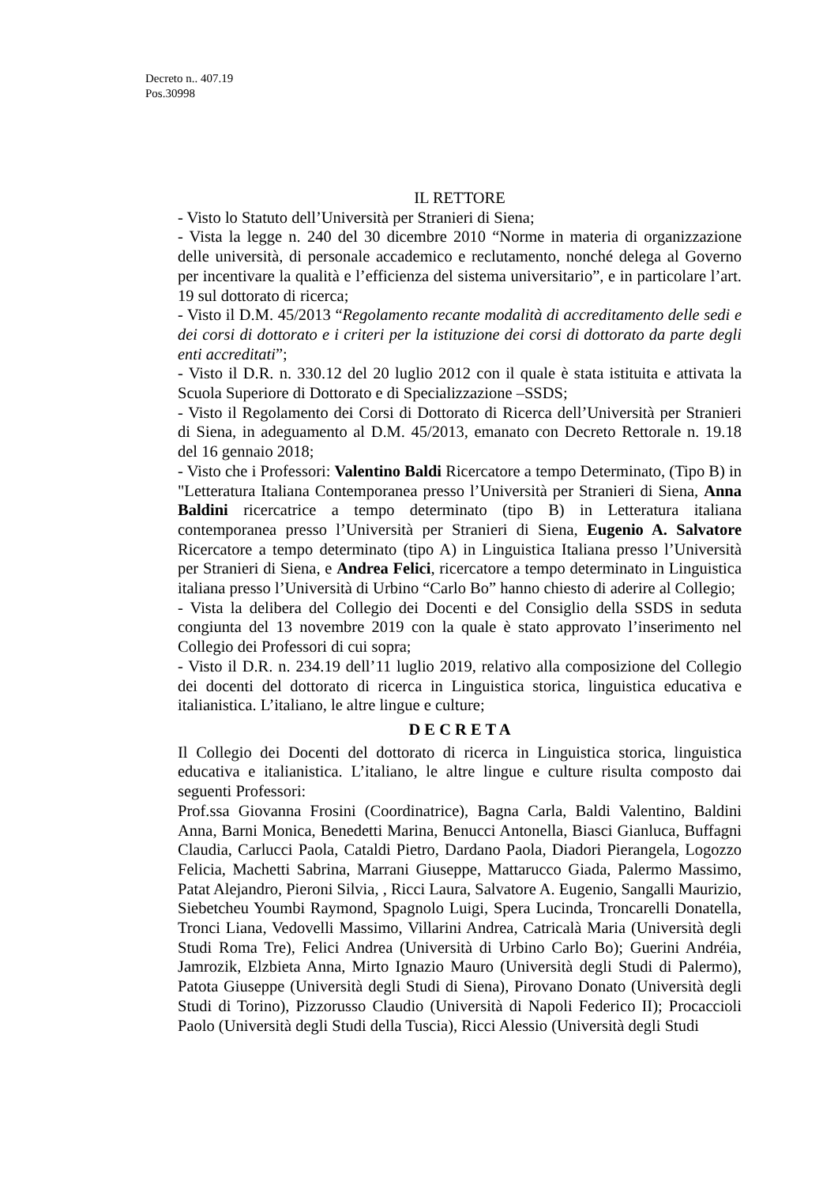Decreto n.. 407.19
Pos.30998
IL RETTORE
- Visto lo Statuto dell’Università per Stranieri di Siena;
- Vista la legge n. 240 del 30 dicembre 2010 “Norme in materia di organizzazione delle università, di personale accademico e reclutamento, nonché delega al Governo per incentivare la qualità e l’efficienza del sistema universitario”, e in particolare l’art. 19 sul dottorato di ricerca;
- Visto il D.M. 45/2013 “Regolamento recante modalità di accreditamento delle sedi e dei corsi di dottorato e i criteri per la istituzione dei corsi di dottorato da parte degli enti accreditati”;
- Visto il D.R. n. 330.12 del 20 luglio 2012 con il quale è stata istituita e attivata la Scuola Superiore di Dottorato e di Specializzazione –SSDS;
- Visto il Regolamento dei Corsi di Dottorato di Ricerca dell’Università per Stranieri di Siena, in adeguamento al D.M. 45/2013, emanato con Decreto Rettorale n. 19.18 del 16 gennaio 2018;
- Visto che i Professori: Valentino Baldi Ricercatore a tempo Determinato, (Tipo B) in "Letteratura Italiana Contemporanea presso l’Università per Stranieri di Siena, Anna Baldini ricercatrice a tempo determinato (tipo B) in Letteratura italiana contemporanea presso l’Università per Stranieri di Siena, Eugenio A. Salvatore Ricercatore a tempo determinato (tipo A) in Linguistica Italiana presso l’Università per Stranieri di Siena, e Andrea Felici, ricercatore a tempo determinato in Linguistica italiana presso l’Università di Urbino “Carlo Bo” hanno chiesto di aderire al Collegio;
- Vista la delibera del Collegio dei Docenti e del Consiglio della SSDS in seduta congiunta del 13 novembre 2019 con la quale è stato approvato l’inserimento nel Collegio dei Professori di cui sopra;
- Visto il D.R. n. 234.19 dell’11 luglio 2019, relativo alla composizione del Collegio dei docenti del dottorato di ricerca in Linguistica storica, linguistica educativa e italianistica. L’italiano, le altre lingue e culture;
D E C R E T A
Il Collegio dei Docenti del dottorato di ricerca in Linguistica storica, linguistica educativa e italianistica. L’italiano, le altre lingue e culture risulta composto dai seguenti Professori:
Prof.ssa Giovanna Frosini (Coordinatrice), Bagna Carla, Baldi Valentino, Baldini Anna, Barni Monica, Benedetti Marina, Benucci Antonella, Biasci Gianluca, Buffagni Claudia, Carlucci Paola, Cataldi Pietro, Dardano Paola, Diadori Pierangela, Logozzo Felicia, Machetti Sabrina, Marrani Giuseppe, Mattarucco Giada, Palermo Massimo, Patat Alejandro, Pieroni Silvia, , Ricci Laura, Salvatore A. Eugenio, Sangalli Maurizio, Siebetcheu Youmbi Raymond, Spagnolo Luigi, Spera Lucinda, Troncarelli Donatella, Tronci Liana, Vedovelli Massimo, Villarini Andrea, Catricalà Maria (Università degli Studi Roma Tre), Felici Andrea (Università di Urbino Carlo Bo); Guerini Andréia, Jamrozik, Elzbieta Anna, Mirto Ignazio Mauro (Università degli Studi di Palermo), Patota Giuseppe (Università degli Studi di Siena), Pirovano Donato (Università degli Studi di Torino), Pizzorusso Claudio (Università di Napoli Federico II); Procaccioli Paolo (Università degli Studi della Tuscia), Ricci Alessio (Università degli Studi